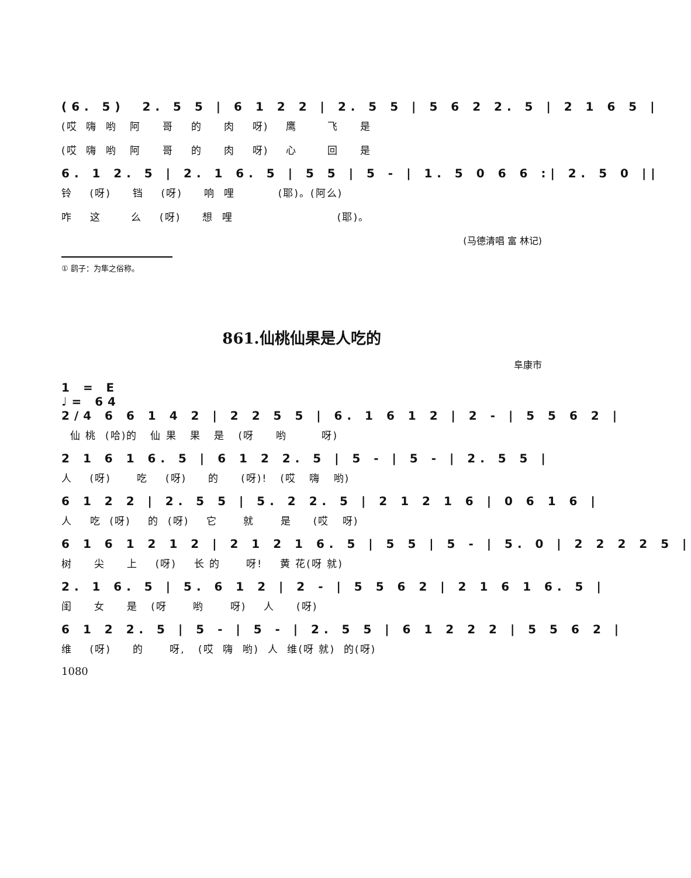(6. 5) 2. 5 5 | 6 1 2 2 | 2. 5 5 | 5 6 2 2. 5 | 2 1 6 5 |
(哎 嗨 哟 阿 哥 的 肉 呀) 鹰 飞 是
(哎 嗨 哟 阿 哥 的 肉 呀) 心 回 是
6. 1 2. 5 | 2. 1 6. 5 | 5 5 | 5 - | 1. 5 0 6 6 :| 2. 5 0 ||
铃 (呀) 铛 (呀) 响 哩 (耶)。(阿么)
咋 这 么 (呀) 想 哩 (耶)。
(马德清唱 富 林记)
① 鹞子：为隼之俗称。
861.仙桃仙果是人吃的
阜康市
1 = E
♩= 64
2/4 6 6 1 4 2 | 2 2 5 5 | 6. 1 6 1 2 | 2 - | 5 5 6 2 |
仙 桃 (哈)的 仙 果 果 是 (呀 哟 呀)
2 1 6 1 6. 5 | 6 1 2 2. 5 | 5 - | 5 - | 2. 5 5 |
人 (呀) 吃 (呀) 的 (呀)! (哎 嗨 哟)
6 1 2 2 | 2. 5 5 | 5. 2 2. 5 | 2 1 2 1 6 | 0 6 1 6 |
人 吃 (呀) 的 (呀) 它 就 是 (哎 呀)
6 1 6 1 2 1 2 | 2 1 2 1 6. 5 | 5 5 | 5 - | 5. 0 | 2 2 2 2 5 |
树 尖 上 (呀) 长 的 呀! 黄 花(呀 就)
2. 1 6. 5 | 5. 6 1 2 | 2 - | 5 5 6 2 | 2 1 6 1 6. 5 |
闺 女 是 (呀 哟 呀) 人 (呀)
6 1 2 2. 5 | 5 - | 5 - | 2. 5 5 | 6 1 2 2 2 | 5 5 6 2 |
维 (呀) 的 呀, (哎 嗨 哟) 人 维(呀 就) 的(呀)
1080